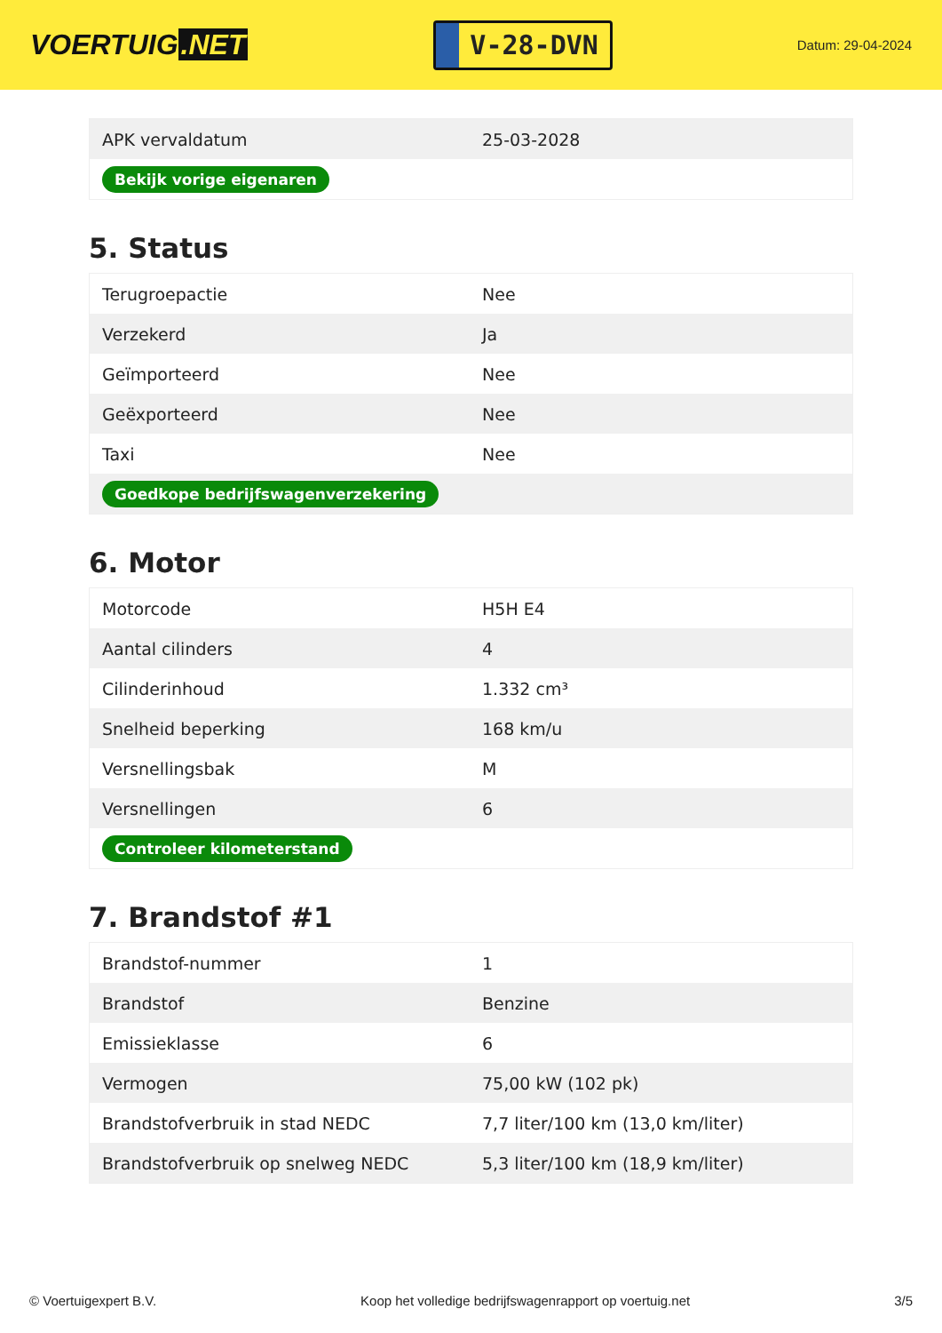VOERTUIG.NET
V-28-DVN
Datum: 29-04-2024
| APK vervaldatum | 25-03-2028 |
| Bekijk vorige eigenaren | |
5. Status
| Terugroepactie | Nee |
| Verzekerd | Ja |
| Geïmporteerd | Nee |
| Geëxporteerd | Nee |
| Taxi | Nee |
| Goedkope bedrijfswagenverzekering | |
6. Motor
| Motorcode | H5H E4 |
| Aantal cilinders | 4 |
| Cilinderinhoud | 1.332 cm³ |
| Snelheid beperking | 168 km/u |
| Versnellingsbak | M |
| Versnellingen | 6 |
| Controleer kilometerstand | |
7. Brandstof #1
| Brandstof-nummer | 1 |
| Brandstof | Benzine |
| Emissieklasse | 6 |
| Vermogen | 75,00 kW (102 pk) |
| Brandstofverbruik in stad NEDC | 7,7 liter/100 km (13,0 km/liter) |
| Brandstofverbruik op snelweg NEDC | 5,3 liter/100 km (18,9 km/liter) |
© Voertuigexpert B.V. Koop het volledige bedrijfswagenrapport op voertuig.net 3/5